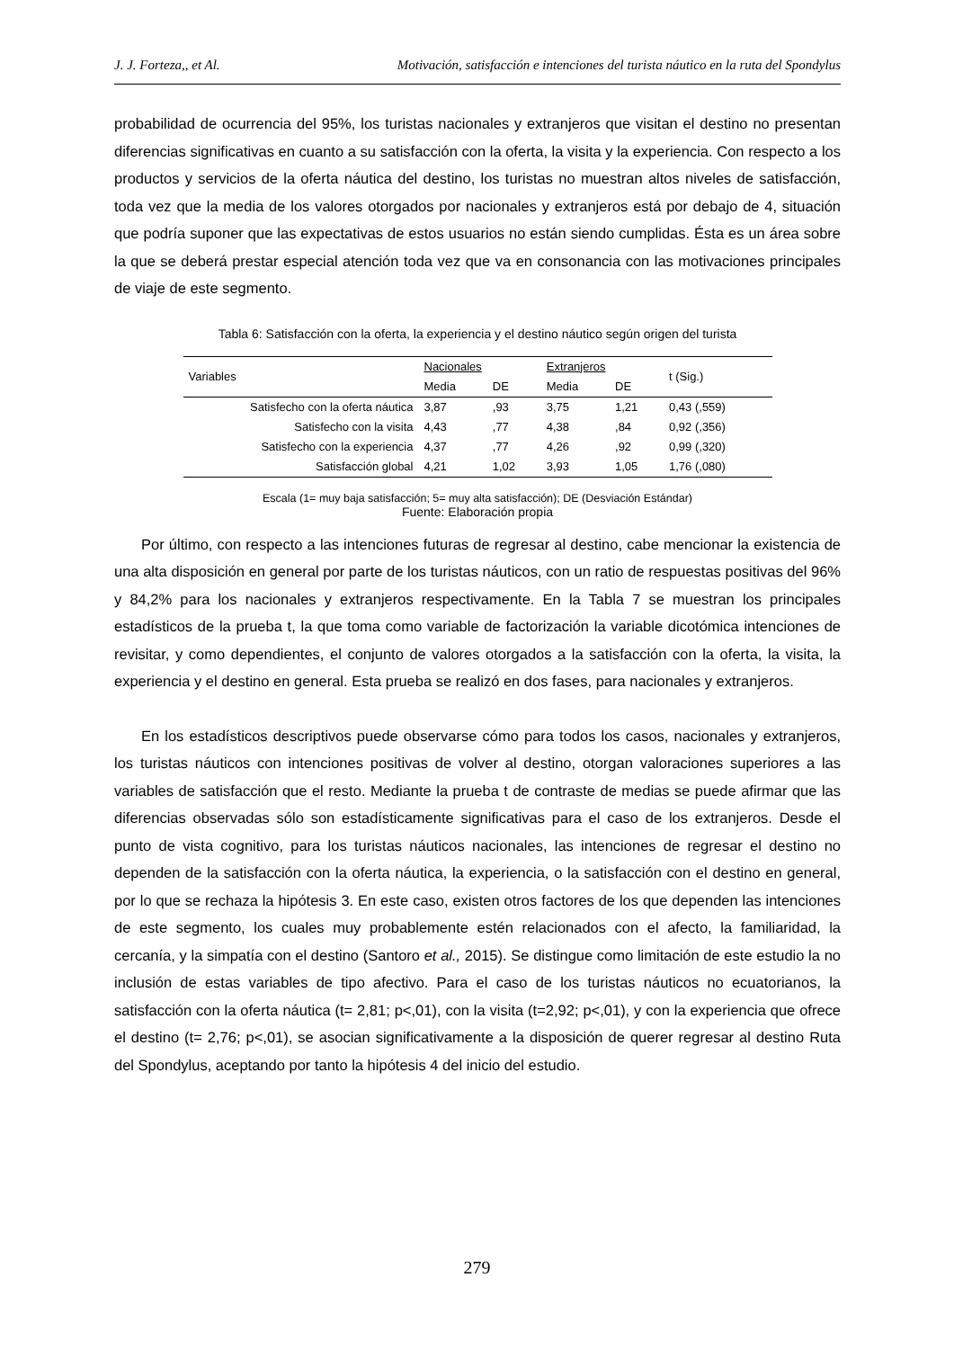J. J. Forteza,, et Al. Motivación, satisfacción e intenciones del turista náutico en la ruta del Spondylus
probabilidad de ocurrencia del 95%, los turistas nacionales y extranjeros que visitan el destino no presentan diferencias significativas en cuanto a su satisfacción con la oferta, la visita y la experiencia. Con respecto a los productos y servicios de la oferta náutica del destino, los turistas no muestran altos niveles de satisfacción, toda vez que la media de los valores otorgados por nacionales y extranjeros está por debajo de 4, situación que podría suponer que las expectativas de estos usuarios no están siendo cumplidas. Ésta es un área sobre la que se deberá prestar especial atención toda vez que va en consonancia con las motivaciones principales de viaje de este segmento.
Tabla 6: Satisfacción con la oferta, la experiencia y el destino náutico según origen del turista
| Variables | Nacionales | | Extranjeros | | t (Sig.) |
| --- | --- | --- | --- | --- | --- |
| | Media | DE | Media | DE | |
| Satisfecho con la oferta náutica | 3,87 | ,93 | 3,75 | 1,21 | 0,43 (,559) |
| Satisfecho con la visita | 4,43 | ,77 | 4,38 | ,84 | 0,92 (,356) |
| Satisfecho con la experiencia | 4,37 | ,77 | 4,26 | ,92 | 0,99 (,320) |
| Satisfacción global | 4,21 | 1,02 | 3,93 | 1,05 | 1,76 (,080) |
Escala (1= muy baja satisfacción; 5= muy alta satisfacción); DE (Desviación Estándar)
Fuente: Elaboración propia
Por último, con respecto a las intenciones futuras de regresar al destino, cabe mencionar la existencia de una alta disposición en general por parte de los turistas náuticos, con un ratio de respuestas positivas del 96% y 84,2% para los nacionales y extranjeros respectivamente. En la Tabla 7 se muestran los principales estadísticos de la prueba t, la que toma como variable de factorización la variable dicotómica intenciones de revisitar, y como dependientes, el conjunto de valores otorgados a la satisfacción con la oferta, la visita, la experiencia y el destino en general. Esta prueba se realizó en dos fases, para nacionales y extranjeros.
En los estadísticos descriptivos puede observarse cómo para todos los casos, nacionales y extranjeros, los turistas náuticos con intenciones positivas de volver al destino, otorgan valoraciones superiores a las variables de satisfacción que el resto. Mediante la prueba t de contraste de medias se puede afirmar que las diferencias observadas sólo son estadísticamente significativas para el caso de los extranjeros. Desde el punto de vista cognitivo, para los turistas náuticos nacionales, las intenciones de regresar el destino no dependen de la satisfacción con la oferta náutica, la experiencia, o la satisfacción con el destino en general, por lo que se rechaza la hipótesis 3. En este caso, existen otros factores de los que dependen las intenciones de este segmento, los cuales muy probablemente estén relacionados con el afecto, la familiaridad, la cercanía, y la simpatía con el destino (Santoro et al., 2015). Se distingue como limitación de este estudio la no inclusión de estas variables de tipo afectivo. Para el caso de los turistas náuticos no ecuatorianos, la satisfacción con la oferta náutica (t= 2,81; p<,01), con la visita (t=2,92; p<,01), y con la experiencia que ofrece el destino (t= 2,76; p<,01), se asocian significativamente a la disposición de querer regresar al destino Ruta del Spondylus, aceptando por tanto la hipótesis 4 del inicio del estudio.
279